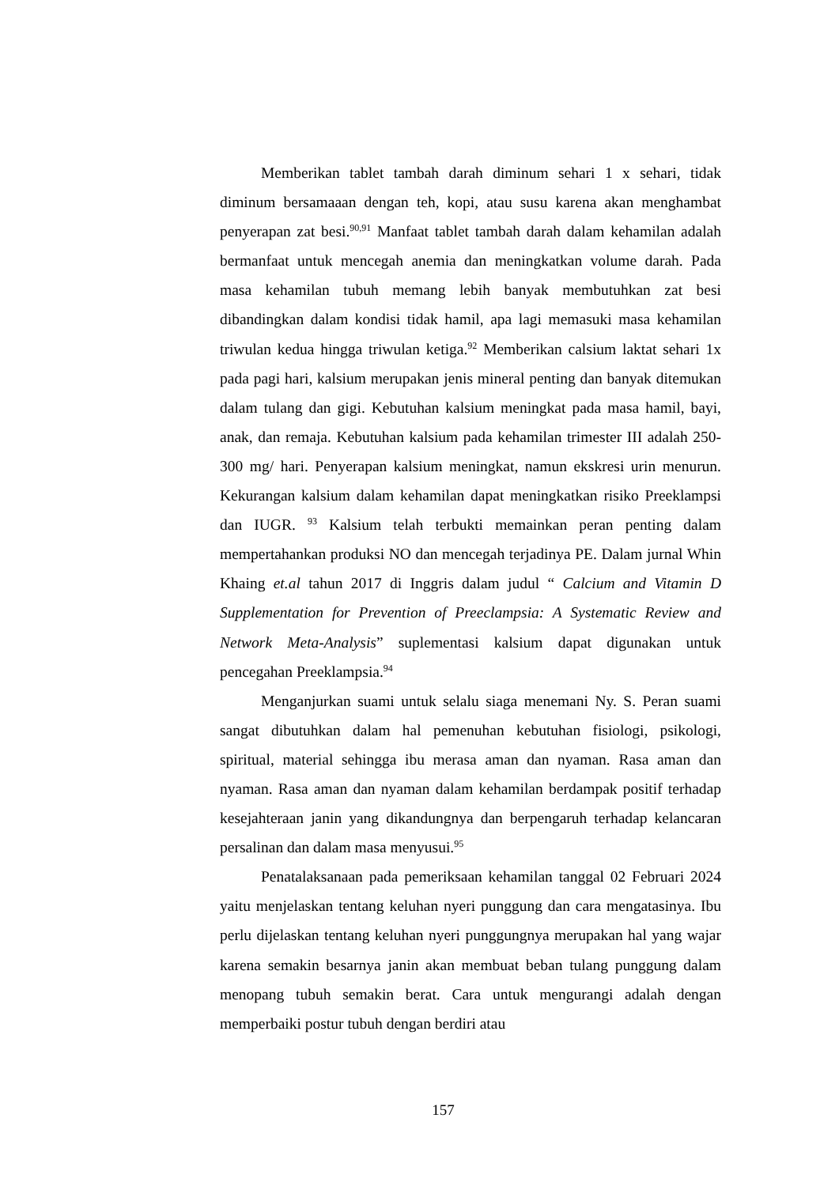Memberikan tablet tambah darah diminum sehari 1 x sehari, tidak diminum bersamaaan dengan teh, kopi, atau susu karena akan menghambat penyerapan zat besi.<sup>90,91</sup> Manfaat tablet tambah darah dalam kehamilan adalah bermanfaat untuk mencegah anemia dan meningkatkan volume darah. Pada masa kehamilan tubuh memang lebih banyak membutuhkan zat besi dibandingkan dalam kondisi tidak hamil, apa lagi memasuki masa kehamilan triwulan kedua hingga triwulan ketiga.<sup>92</sup> Memberikan calsium laktat sehari 1x pada pagi hari, kalsium merupakan jenis mineral penting dan banyak ditemukan dalam tulang dan gigi. Kebutuhan kalsium meningkat pada masa hamil, bayi, anak, dan remaja. Kebutuhan kalsium pada kehamilan trimester III adalah 250- 300 mg/ hari. Penyerapan kalsium meningkat, namun ekskresi urin menurun. Kekurangan kalsium dalam kehamilan dapat meningkatkan risiko Preeklampsi dan IUGR. <sup>93</sup> Kalsium telah terbukti memainkan peran penting dalam mempertahankan produksi NO dan mencegah terjadinya PE. Dalam jurnal Whin Khaing et.al tahun 2017 di Inggris dalam judul “ Calcium and Vitamin D Supplementation for Prevention of Preeclampsia: A Systematic Review and Network Meta-Analysis” suplementasi kalsium dapat digunakan untuk pencegahan Preeklampsia.<sup>94</sup>
Menganjurkan suami untuk selalu siaga menemani Ny. S. Peran suami sangat dibutuhkan dalam hal pemenuhan kebutuhan fisiologi, psikologi, spiritual, material sehingga ibu merasa aman dan nyaman. Rasa aman dan nyaman. Rasa aman dan nyaman dalam kehamilan berdampak positif terhadap kesejahteraan janin yang dikandungnya dan berpengaruh terhadap kelancaran persalinan dan dalam masa menyusui.<sup>95</sup>
Penatalaksanaan pada pemeriksaan kehamilan tanggal 02 Februari 2024 yaitu menjelaskan tentang keluhan nyeri punggung dan cara mengatasinya. Ibu perlu dijelaskan tentang keluhan nyeri punggungnya merupakan hal yang wajar karena semakin besarnya janin akan membuat beban tulang punggung dalam menopang tubuh semakin berat. Cara untuk mengurangi adalah dengan memperbaiki postur tubuh dengan berdiri atau
157